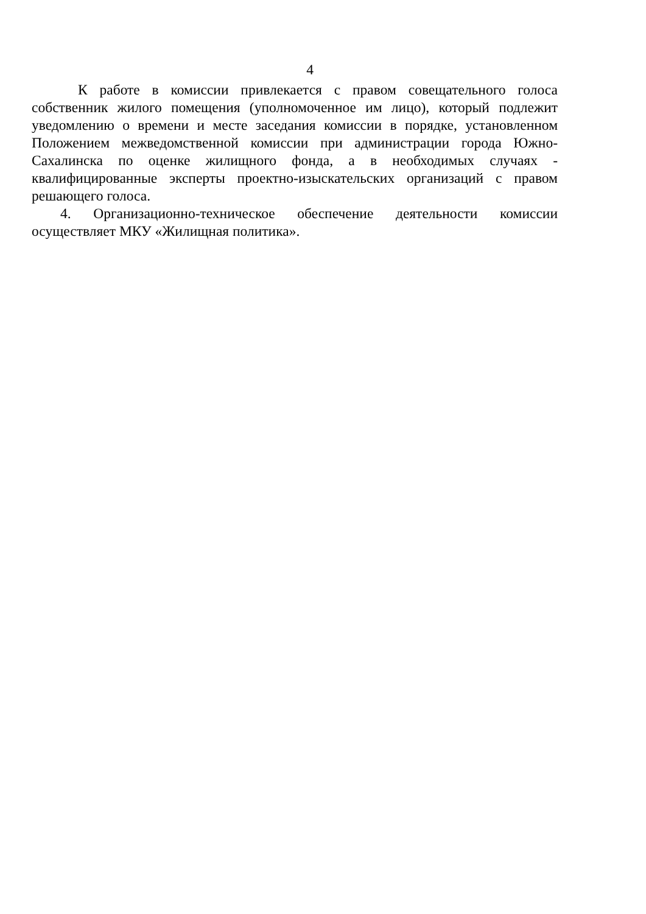4
К работе в комиссии привлекается с правом совещательного голоса собственник жилого помещения (уполномоченное им лицо), который подлежит уведомлению о времени и месте заседания комиссии в порядке, установленном Положением межведомственной комиссии при администрации города Южно-Сахалинска по оценке жилищного фонда, а в необходимых случаях - квалифицированные эксперты проектно-изыскательских организаций с правом решающего голоса.
4. Организационно-техническое обеспечение деятельности комиссии осуществляет МКУ «Жилищная политика».